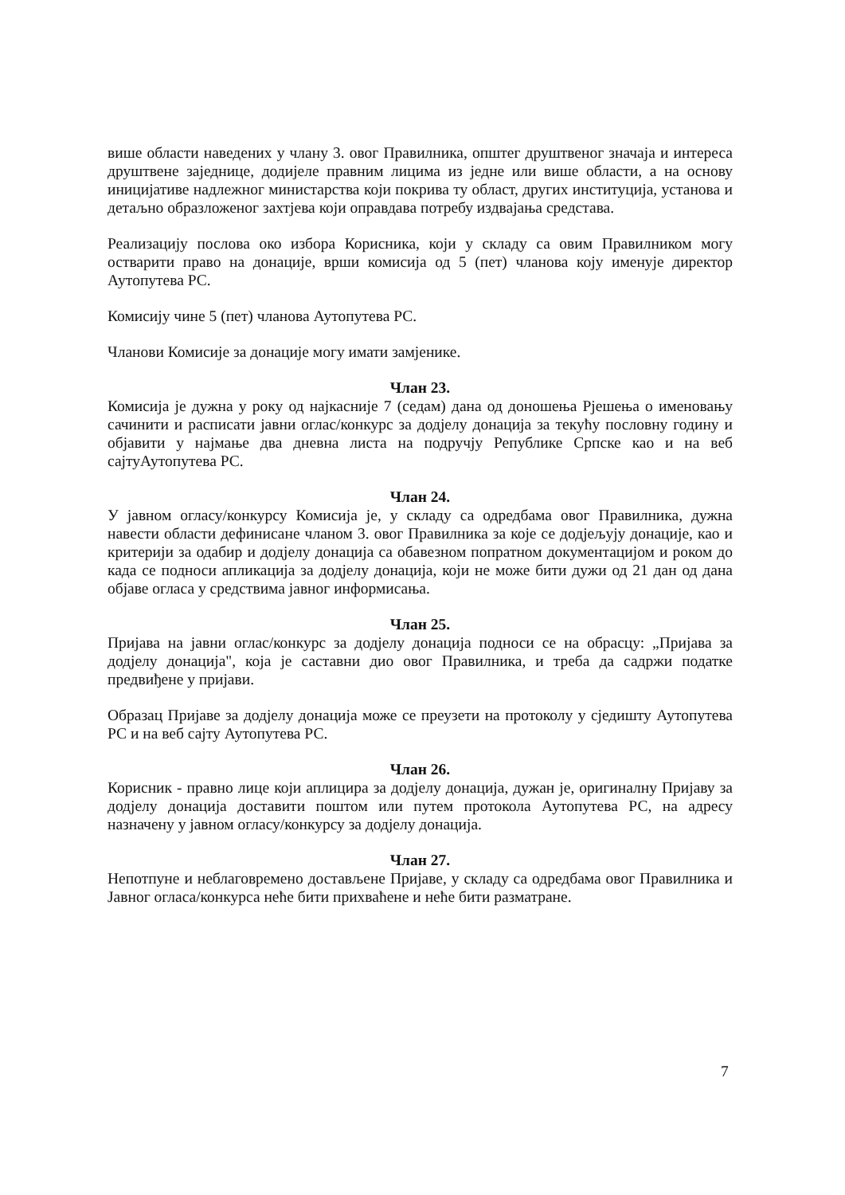више области наведених у члану 3. овог Правилника, општег друштвеног значаја и интереса друштвене заједнице, додијеле правним лицима из једне или више области, а на основу иницијативе надлежног министарства који покрива ту област, других институција, установа и детаљно образложеног захтјева који оправдава потребу издвајања средстава.
Реализацију послова око избора Корисника, који у складу са овим Правилником могу остварити право на донације, врши комисија од 5 (пет) чланова коју именује директор Аутопутева РС.
Комисију чине 5 (пет) чланова Аутопутева РС.
Чланови Комисије за донације могу имати замјенике.
Члан 23.
Комисија је дужна у року од најкасније 7 (седам) дана од доношења Рјешења о именовању сачинити и расписати јавни оглас/конкурс за додјелу донација за текућу пословну годину и објавити у најмање два дневна листа на подручју Републике Српске као и на веб сајтуАутопутева РС.
Члан 24.
У јавном огласу/конкурсу Комисија је, у складу са одредбама овог Правилника, дужна навести области дефинисане чланом 3. овог Правилника за које се додјељују донације, као и критерији за одабир и додјелу донација са обавезном попратном документацијом и роком до када се подноси апликација за додјелу донација, који не може бити дужи од 21 дан од дана објаве огласа у средствима јавног информисања.
Члан 25.
Пријава на јавни оглас/конкурс за додјелу донација подноси се на обрасцу: „Пријава за додјелу донација", која је саставни дио овог Правилника, и треба да садржи податке предвиђене у пријави.
Образац Пријаве за додјелу донација може се преузети на протоколу у сједишту Аутопутева РС и на веб сајту Аутопутева РС.
Члан 26.
Корисник - правно лице који аплицира за додјелу донација, дужан је, оригиналну Пријаву за додјелу донација доставити поштом или путем протокола Аутопутева РС, на адресу назначену у јавном огласу/конкурсу за додјелу донација.
Члан 27.
Непотпуне и неблаговремено достављене Пријаве, у складу са одредбама овог Правилника и Јавног огласа/конкурса неће бити прихваћене и неће бити разматране.
7